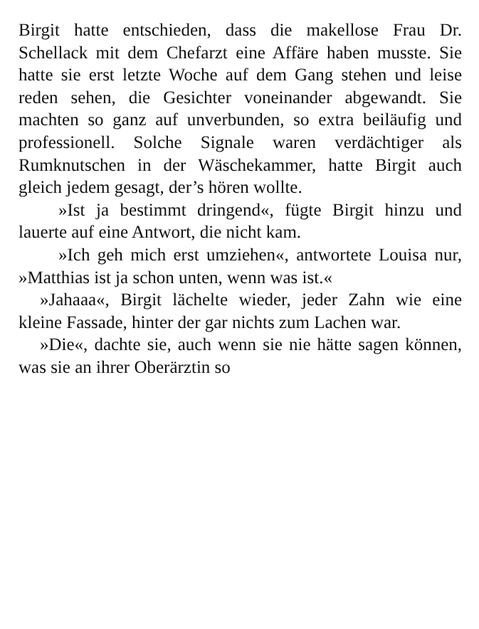Birgit hatte entschieden, dass die makellose Frau Dr. Schellack mit dem Chefarzt eine Affäre haben musste. Sie hatte sie erst letzte Woche auf dem Gang stehen und leise reden sehen, die Gesichter voneinander abgewandt. Sie machten so ganz auf unverbunden, so extra beiläufig und professionell. Solche Signale waren verdächtiger als Rumknutschen in der Wäschekammer, hatte Birgit auch gleich jedem gesagt, der’s hören wollte.
»Ist ja bestimmt dringend«, fügte Birgit hinzu und lauerte auf eine Antwort, die nicht kam.
»Ich geh mich erst umziehen«, antwortete Louisa nur, »Matthias ist ja schon unten, wenn was ist.«
»Jahaaa«, Birgit lächelte wieder, jeder Zahn wie eine kleine Fassade, hinter der gar nichts zum Lachen war.
»Die«, dachte sie, auch wenn sie nie hätte sagen können, was sie an ihrer Oberärztin so